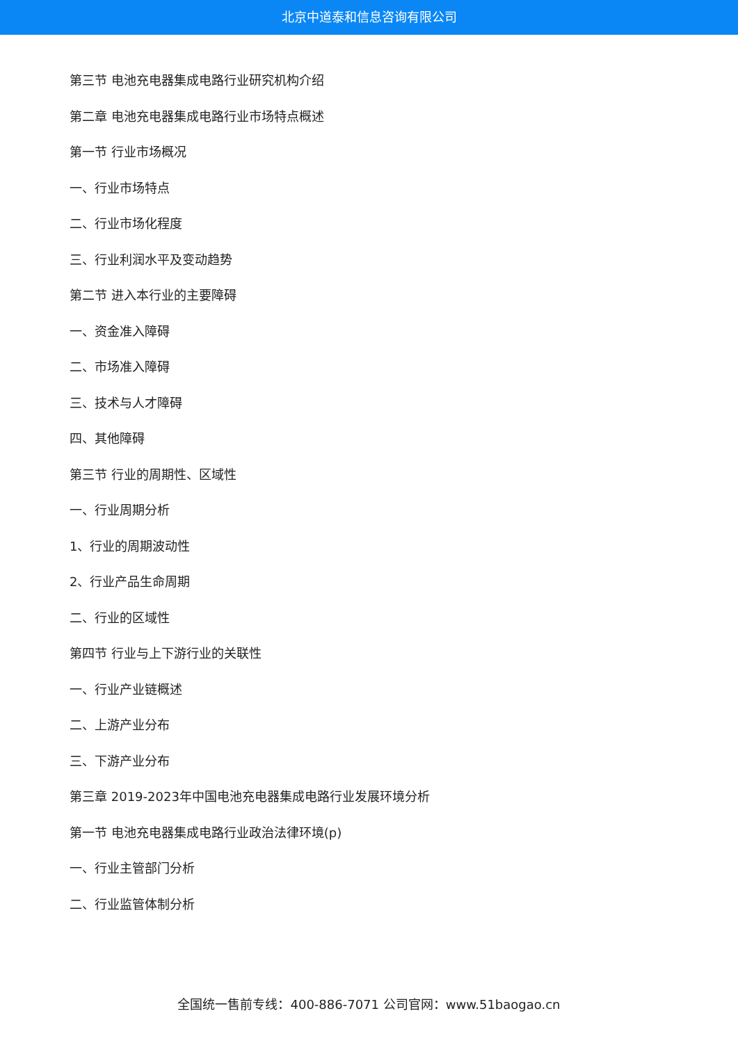北京中道泰和信息咨询有限公司
第三节 电池充电器集成电路行业研究机构介绍
第二章 电池充电器集成电路行业市场特点概述
第一节 行业市场概况
一、行业市场特点
二、行业市场化程度
三、行业利润水平及变动趋势
第二节 进入本行业的主要障碍
一、资金准入障碍
二、市场准入障碍
三、技术与人才障碍
四、其他障碍
第三节 行业的周期性、区域性
一、行业周期分析
1、行业的周期波动性
2、行业产品生命周期
二、行业的区域性
第四节 行业与上下游行业的关联性
一、行业产业链概述
二、上游产业分布
三、下游产业分布
第三章 2019-2023年中国电池充电器集成电路行业发展环境分析
第一节 电池充电器集成电路行业政治法律环境(p)
一、行业主管部门分析
二、行业监管体制分析
全国统一售前专线：400-886-7071 公司官网：www.51baogao.cn